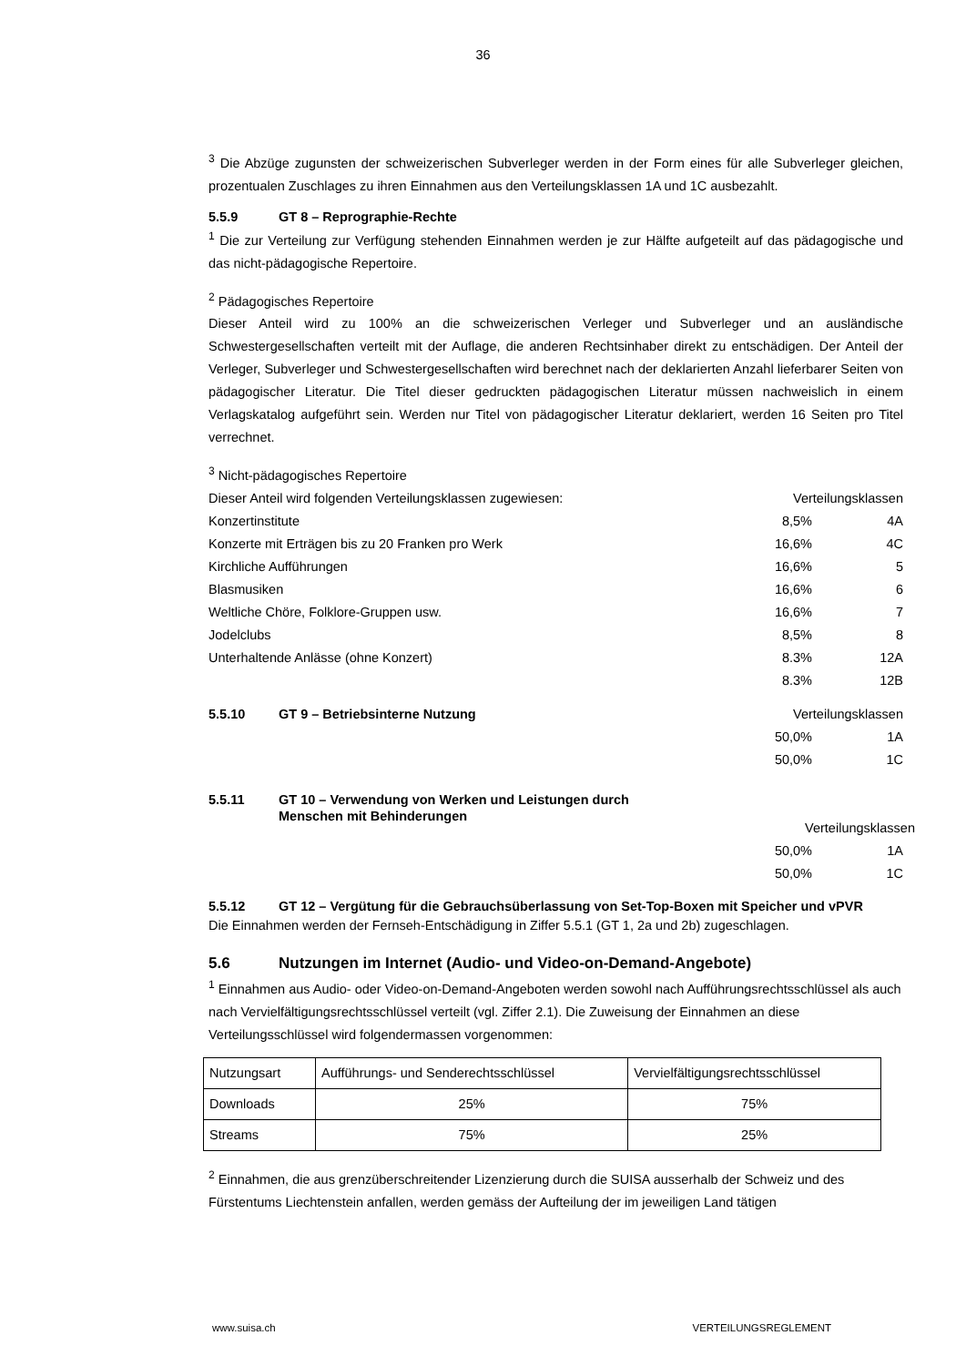36
<sup>3</sup> Die Abzüge zugunsten der schweizerischen Subverleger werden in der Form eines für alle Subverleger gleichen, prozentualen Zuschlages zu ihren Einnahmen aus den Verteilungsklassen 1A und 1C ausbezahlt.
5.5.9 GT 8 – Reprographie-Rechte
<sup>1</sup> Die zur Verteilung zur Verfügung stehenden Einnahmen werden je zur Hälfte aufgeteilt auf das pädagogische und das nicht-pädagogische Repertoire.
<sup>2</sup> Pädagogisches Repertoire
Dieser Anteil wird zu 100% an die schweizerischen Verleger und Subverleger und an ausländische Schwestergesellschaften verteilt mit der Auflage, die anderen Rechtsinhaber direkt zu entschädigen. Der Anteil der Verleger, Subverleger und Schwestergesellschaften wird berechnet nach der deklarierten Anzahl lieferbarer Seiten von pädagogischer Literatur. Die Titel dieser gedruckten pädagogischen Literatur müssen nachweislich in einem Verlagskatalog aufgeführt sein. Werden nur Titel von pädagogischer Literatur deklariert, werden 16 Seiten pro Titel verrechnet.
<sup>3</sup> Nicht-pädagogisches Repertoire
Dieser Anteil wird folgenden Verteilungsklassen zugewiesen: Verteilungsklassen
Konzertinstitute 8,5% 4A
Konzerte mit Erträgen bis zu 20 Franken pro Werk 16,6% 4C
Kirchliche Aufführungen 16,6% 5
Blasmusiken 16,6% 6
Weltliche Chöre, Folklore-Gruppen usw. 16,6% 7
Jodelclubs 8,5% 8
Unterhaltende Anlässe (ohne Konzert) 8.3% 12A
8.3% 12B
5.5.10 GT 9 – Betriebsinterne Nutzung
Verteilungsklassen
50,0% 1A
50,0% 1C
5.5.11 GT 10 – Verwendung von Werken und Leistungen durch
Menschen mit Behinderungen
Verteilungsklassen
50,0% 1A
50,0% 1C
5.5.12 GT 12 – Vergütung für die Gebrauchsüberlassung von Set-Top-Boxen mit Speicher und vPVR
Die Einnahmen werden der Fernseh-Entschädigung in Ziffer 5.5.1 (GT 1, 2a und 2b) zugeschlagen.
5.6 Nutzungen im Internet (Audio- und Video-on-Demand-Angebote)
<sup>1</sup> Einnahmen aus Audio- oder Video-on-Demand-Angeboten werden sowohl nach Aufführungsrechtsschlüssel als auch nach Vervielfältigungsrechtsschlüssel verteilt (vgl. Ziffer 2.1). Die Zuweisung der Einnahmen an diese Verteilungsschlüssel wird folgendermassen vorgenommen:
| Nutzungsart | Aufführungs- und Senderechtsschlüssel | Vervielfältigungsrechtsschlüssel |
| Downloads | 25% | 75% |
| Streams | 75% | 25% |
<sup>2</sup> Einnahmen, die aus grenzüberschreitender Lizenzierung durch die SUISA ausserhalb der Schweiz und des Fürstentums Liechtenstein anfallen, werden gemäss der Aufteilung der im jeweiligen Land tätigen
www.suisa.ch VERTEILUNGSREGLEMENT